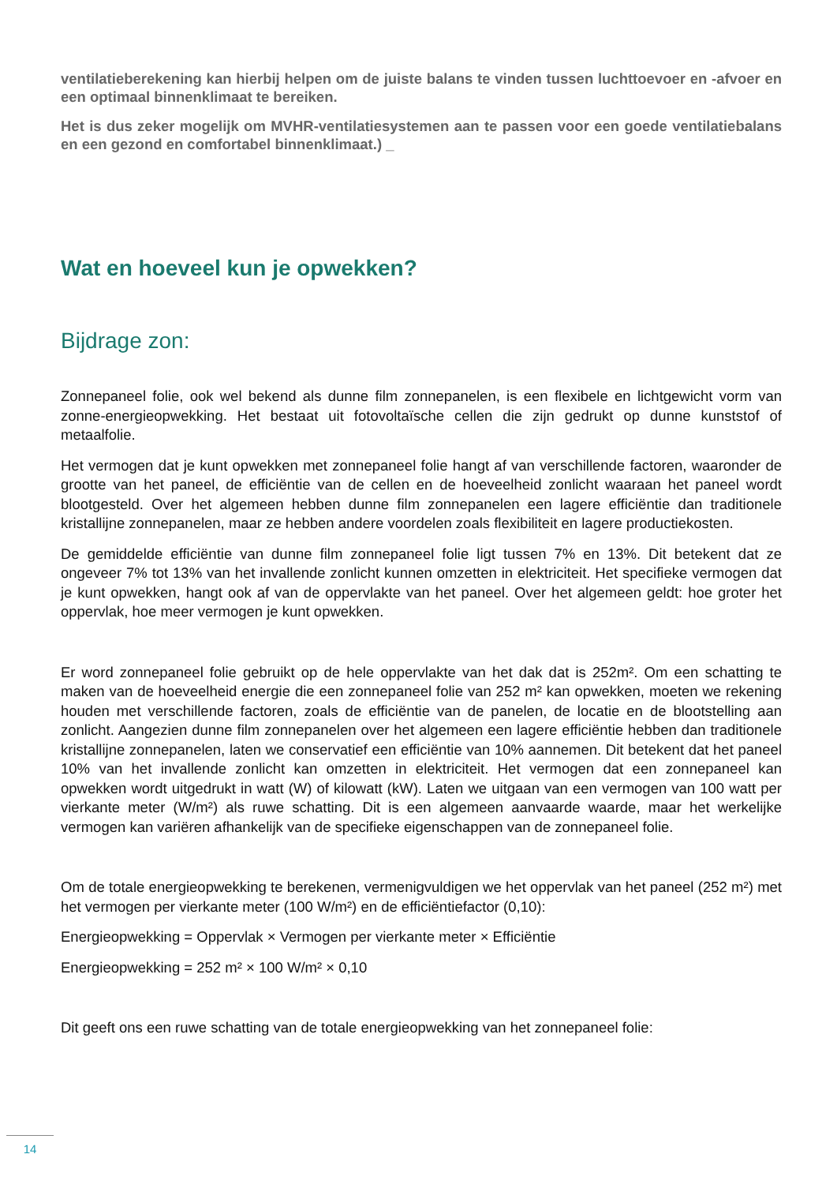ventilatieberekening kan hierbij helpen om de juiste balans te vinden tussen luchttoevoer en -afvoer en een optimaal binnenklimaat te bereiken.
Het is dus zeker mogelijk om MVHR-ventilatiesystemen aan te passen voor een goede ventilatiebalans en een gezond en comfortabel binnenklimaat.) _
Wat en hoeveel kun je opwekken?
Bijdrage zon:
Zonnepaneel folie, ook wel bekend als dunne film zonnepanelen, is een flexibele en lichtgewicht vorm van zonne-energieopwekking. Het bestaat uit fotovoltaïsche cellen die zijn gedrukt op dunne kunststof of metaalfolie.
Het vermogen dat je kunt opwekken met zonnepaneel folie hangt af van verschillende factoren, waaronder de grootte van het paneel, de efficiëntie van de cellen en de hoeveelheid zonlicht waaraan het paneel wordt blootgesteld. Over het algemeen hebben dunne film zonnepanelen een lagere efficiëntie dan traditionele kristallijne zonnepanelen, maar ze hebben andere voordelen zoals flexibiliteit en lagere productiekosten.
De gemiddelde efficiëntie van dunne film zonnepaneel folie ligt tussen 7% en 13%. Dit betekent dat ze ongeveer 7% tot 13% van het invallende zonlicht kunnen omzetten in elektriciteit. Het specifieke vermogen dat je kunt opwekken, hangt ook af van de oppervlakte van het paneel. Over het algemeen geldt: hoe groter het oppervlak, hoe meer vermogen je kunt opwekken.
Er word zonnepaneel folie gebruikt op de hele oppervlakte van het dak dat is 252m². Om een schatting te maken van de hoeveelheid energie die een zonnepaneel folie van 252 m² kan opwekken, moeten we rekening houden met verschillende factoren, zoals de efficiëntie van de panelen, de locatie en de blootstelling aan zonlicht. Aangezien dunne film zonnepanelen over het algemeen een lagere efficiëntie hebben dan traditionele kristallijne zonnepanelen, laten we conservatief een efficiëntie van 10% aannemen. Dit betekent dat het paneel 10% van het invallende zonlicht kan omzetten in elektriciteit. Het vermogen dat een zonnepaneel kan opwekken wordt uitgedrukt in watt (W) of kilowatt (kW). Laten we uitgaan van een vermogen van 100 watt per vierkante meter (W/m²) als ruwe schatting. Dit is een algemeen aanvaarde waarde, maar het werkelijke vermogen kan variëren afhankelijk van de specifieke eigenschappen van de zonnepaneel folie.
Om de totale energieopwekking te berekenen, vermenigvuldigen we het oppervlak van het paneel (252 m²) met het vermogen per vierkante meter (100 W/m²) en de efficiëntiefactor (0,10):
Energieopwekking = Oppervlak × Vermogen per vierkante meter × Efficiëntie
Energieopwekking = 252 m² × 100 W/m² × 0,10
Dit geeft ons een ruwe schatting van de totale energieopwekking van het zonnepaneel folie:
14